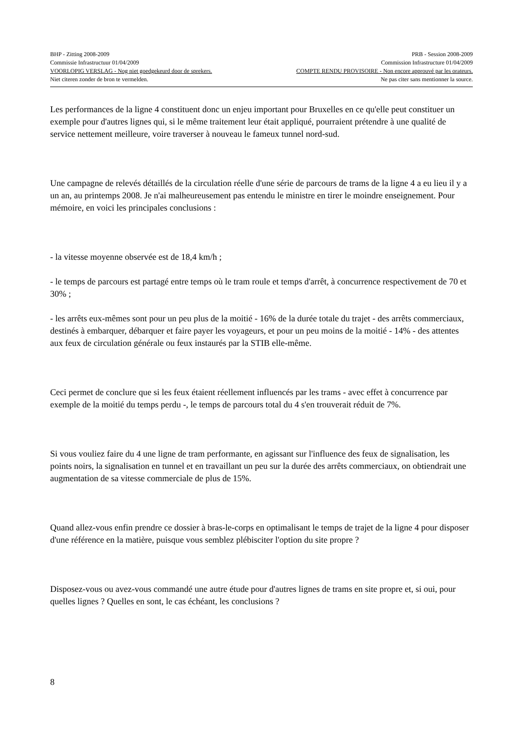BHP - Zitting 2008-2009 PRB - Session 2008-2009
Commissie Infrastructuur 01/04/2009 Commission Infrastructure 01/04/2009
VOORLOPIG VERSLAG - Nog niet goedgekeurd door de sprekers. COMPTE RENDU PROVISOIRE - Non encore approuvé par les orateurs.
Niet citeren zonder de bron te vermelden. Ne pas citer sans mentionner la source.
Les performances de la ligne 4 constituent donc un enjeu important pour Bruxelles en ce qu'elle peut constituer un exemple pour d'autres lignes qui, si le même traitement leur était appliqué, pourraient prétendre à une qualité de service nettement meilleure, voire traverser à nouveau le fameux tunnel nord-sud.
Une campagne de relevés détaillés de la circulation réelle d'une série de parcours de trams de la ligne 4 a eu lieu il y a un an, au printemps 2008. Je n'ai malheureusement pas entendu le ministre en tirer le moindre enseignement. Pour mémoire, en voici les principales conclusions :
- la vitesse moyenne observée est de 18,4 km/h ;
- le temps de parcours est partagé entre temps où le tram roule et temps d'arrêt, à concurrence respectivement de 70 et 30% ;
- les arrêts eux-mêmes sont pour un peu plus de la moitié - 16% de la durée totale du trajet - des arrêts commerciaux, destinés à embarquer, débarquer et faire payer les voyageurs, et pour un peu moins de la moitié - 14% - des attentes aux feux de circulation générale ou feux instaurés par la STIB elle-même.
Ceci permet de conclure que si les feux étaient réellement influencés par les trams - avec effet à concurrence par exemple de la moitié du temps perdu -, le temps de parcours total du 4 s'en trouverait réduit de 7%.
Si vous vouliez faire du 4 une ligne de tram performante, en agissant sur l'influence des feux de signalisation, les points noirs, la signalisation en tunnel et en travaillant un peu sur la durée des arrêts commerciaux, on obtiendrait une augmentation de sa vitesse commerciale de plus de 15%.
Quand allez-vous enfin prendre ce dossier à bras-le-corps en optimalisant le temps de trajet de la ligne 4 pour disposer d'une référence en la matière, puisque vous semblez plébisciter l'option du site propre ?
Disposez-vous ou avez-vous commandé une autre étude pour d'autres lignes de trams en site propre et, si oui, pour quelles lignes ? Quelles en sont, le cas échéant, les conclusions ?
8